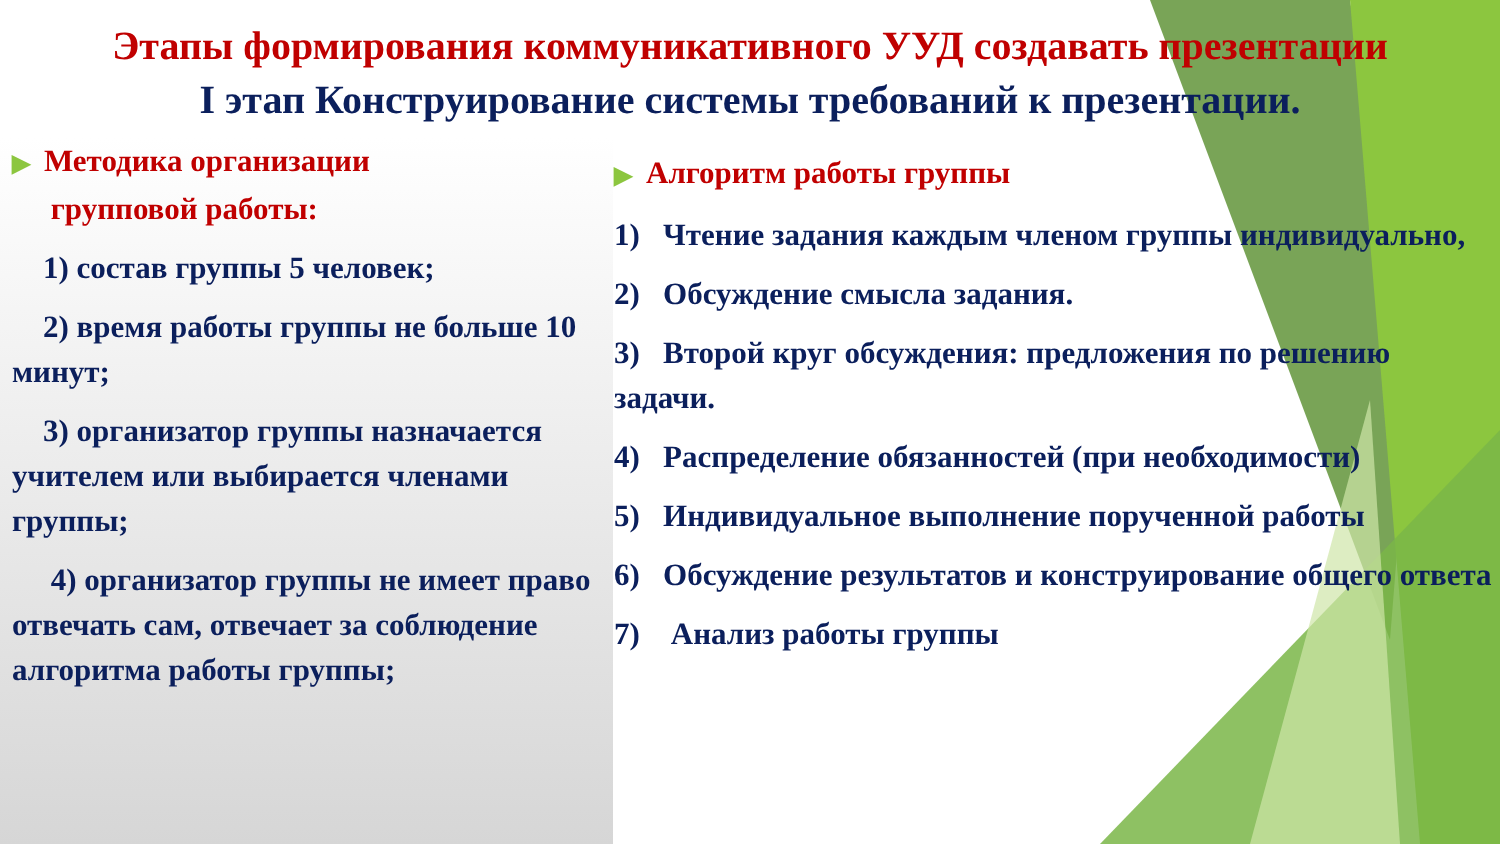Этапы формирования коммуникативного УУД создавать презентации
I этап Конструирование системы требований к презентации.
▶ Методика организации
групповой работы:
1) состав группы 5 человек;
2) время работы группы не больше 10 минут;
3) организатор группы назначается учителем или выбирается членами группы;
4) организатор группы не имеет право отвечать сам, отвечает за соблюдение алгоритма работы группы;
▶ Алгоритм работы группы
1) Чтение задания каждым членом группы индивидуально,
2) Обсуждение смысла задания.
3) Второй круг обсуждения: предложения по решению задачи.
4) Распределение обязанностей (при необходимости)
5) Индивидуальное выполнение порученной работы
6) Обсуждение результатов и конструирование общего ответа
7) Анализ работы группы